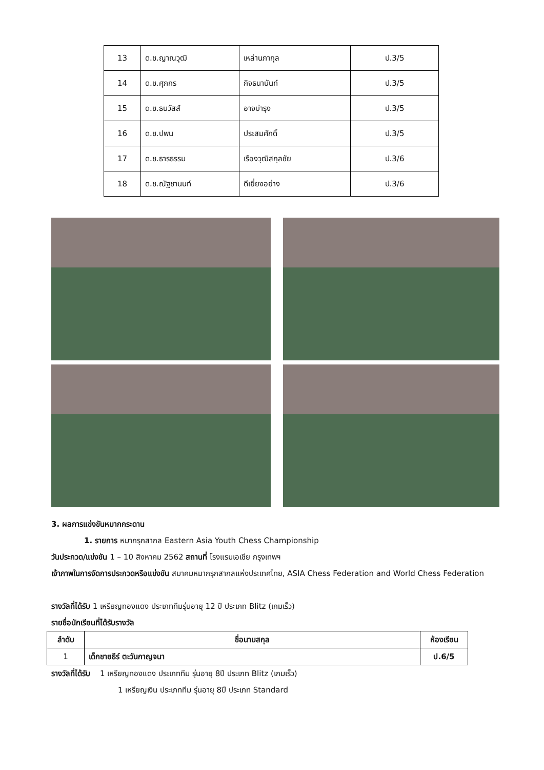| 13 | ด.ช.ญาณวุฒิ | เหล่านภากุล | ป.3/5 |
| 14 | ด.ช.ศุภกร | กิจธนานันท์ | ป.3/5 |
| 15 | ด.ช.ธนวัสส์ | อาจบำรุง | ป.3/5 |
| 16 | ด.ช.ปพน | ประสมศักดิ์ | ป.3/5 |
| 17 | ด.ช.ธารธรรม | เรืองวุฒิสกุลชัย | ป.3/6 |
| 18 | ด.ช.ณัฐชานนท์ | ดีเยี่ยงอย่าง | ป.3/6 |
3. ผลการแข่งขันหมากกระดาน
1. รายการ หมากรุกสากล Eastern Asia Youth Chess Championship
วันประกวด/แข่งขัน 1 – 10 สิงหาคม 2562 สถานที่ โรงแรมเอเชีย กรุงเทพฯ
เจ้าภาพในการจัดการประกวดหรือแข่งขัน สมาคมหมากรุกสากลแห่งประเทศไทย, ASIA Chess Federation and World Chess Federation
รางวัลที่ได้รับ 1 เหรียญทองแดง ประเภททีมรุ่นอายุ 12 ปี ประเภท Blitz (เกมเร็ว)
รายชื่อนักเรียนที่ได้รับรางวัล
| ลำดับ | ชื่อนามสกุล | ห้องเรียน |
| --- | --- | --- |
| 1 | เด็กชายธีร์ ตะวันกาญจนา | ป.6/5 |
รางวัลที่ได้รับ 1 เหรียญทองแดง ประเภททีม รุ่นอายุ 8ปี ประเภท Blitz (เกมเร็ว)
1 เหรียญเงิน ประเภททีม รุ่นอายุ 8ปี ประเภท Standard